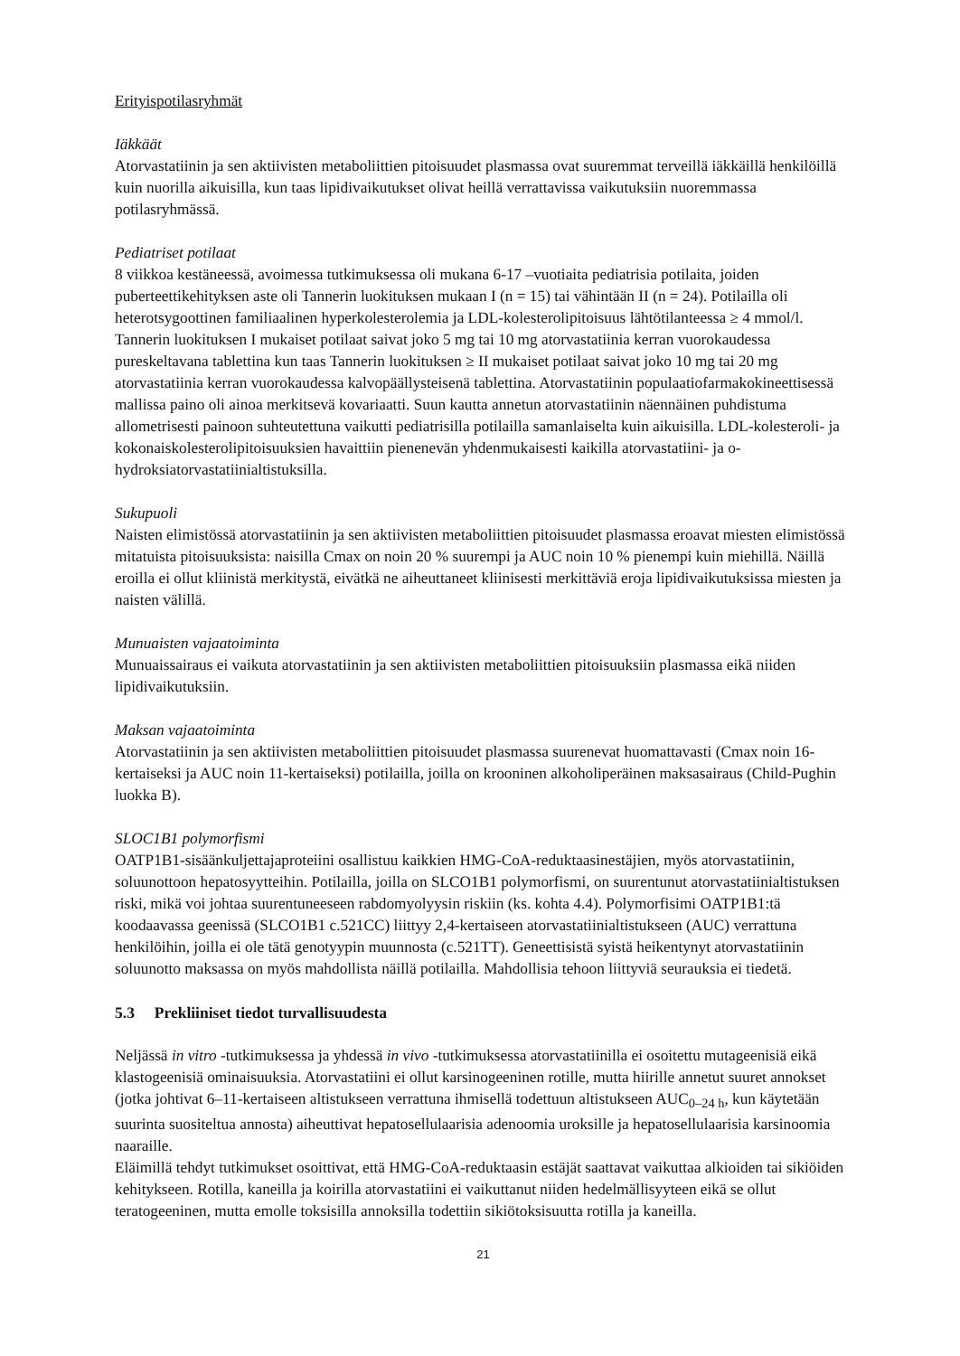Erityispotilasryhmät
Iäkkäät
Atorvastatiinin ja sen aktiivisten metaboliittien pitoisuudet plasmassa ovat suuremmat terveillä iäkkäillä henkilöillä kuin nuorilla aikuisilla, kun taas lipidivaikutukset olivat heillä verrattavissa vaikutuksiin nuoremmassa potilasryhmässä.
Pediatriset potilaat
8 viikkoa kestäneessä, avoimessa tutkimuksessa oli mukana 6-17 –vuotiaita pediatrisia potilaita, joiden puberteettikehityksen aste oli Tannerin luokituksen mukaan I (n = 15) tai vähintään II (n = 24). Potilailla oli heterotsygoottinen familiaalinen hyperkolesterolemia ja LDL-kolesterolipitoisuus lähtötilanteessa ≥ 4 mmol/l. Tannerin luokituksen I mukaiset potilaat saivat joko 5 mg tai 10 mg atorvastatiinia kerran vuorokaudessa pureskeltavana tablettina kun taas Tannerin luokituksen ≥ II mukaiset potilaat saivat joko 10 mg tai 20 mg atorvastatiinia kerran vuorokaudessa kalvopäällysteisenä tablettina. Atorvastatiinin populaatiofarmakokineettisessä mallissa paino oli ainoa merkitsevä kovariaatti. Suun kautta annetun atorvastatiinin näennäinen puhdistuma allometrisesti painoon suhteutettuna vaikutti pediatrisilla potilailla samanlaiselta kuin aikuisilla. LDL-kolesteroli- ja kokonaiskolesterolipitoisuuksien havaittiin pienenevän yhdenmukaisesti kaikilla atorvastatiini- ja o-hydroksiatorvastatiinialtistuksilla.
Sukupuoli
Naisten elimistössä atorvastatiinin ja sen aktiivisten metaboliittien pitoisuudet plasmassa eroavat miesten elimistössä mitatuista pitoisuuksista: naisilla Cmax on noin 20 % suurempi ja AUC noin 10 % pienempi kuin miehillä. Näillä eroilla ei ollut kliinistä merkitystä, eivätkä ne aiheuttaneet kliinisesti merkittäviä eroja lipidivaikutuksissa miesten ja naisten välillä.
Munuaisten vajaatoiminta
Munuaissairaus ei vaikuta atorvastatiinin ja sen aktiivisten metaboliittien pitoisuuksiin plasmassa eikä niiden lipidivaikutuksiin.
Maksan vajaatoiminta
Atorvastatiinin ja sen aktiivisten metaboliittien pitoisuudet plasmassa suurenevat huomattavasti (Cmax noin 16-kertaiseksi ja AUC noin 11-kertaiseksi) potilailla, joilla on krooninen alkoholiperäinen maksasairaus (Child-Pughin luokka B).
SLOC1B1 polymorfismi
OATP1B1-sisäänkuljettajaproteiini osallistuu kaikkien HMG-CoA-reduktaasinestäjien, myös atorvastatiinin, soluunottoon hepatosyytteihin. Potilailla, joilla on SLCO1B1 polymorfismi, on suurentunut atorvastatiinialtistuksen riski, mikä voi johtaa suurentuneeseen rabdomyolyysin riskiin (ks. kohta 4.4). Polymorfisimi OATP1B1:tä koodaavassa geenissä (SLCO1B1 c.521CC) liittyy 2,4-kertaiseen atorvastatiinialtistukseen (AUC) verrattuna henkilöihin, joilla ei ole tätä genotyypin muunnosta (c.521TT). Geneettisistä syistä heikentynyt atorvastatiinin soluunotto maksassa on myös mahdollista näillä potilailla. Mahdollisia tehoon liittyviä seurauksia ei tiedetä.
5.3 Prekliiniset tiedot turvallisuudesta
Neljässä in vitro -tutkimuksessa ja yhdessä in vivo -tutkimuksessa atorvastatiinilla ei osoitettu mutageenisiä eikä klastogeenisiä ominaisuuksia. Atorvastatiini ei ollut karsinogeeninen rotille, mutta hiirille annetut suuret annokset (jotka johtivat 6–11-kertaiseen altistukseen verrattuna ihmisellä todettuun altistukseen AUC<sub>0–24 h</sub>, kun käytetään suurinta suositeltua annosta) aiheuttivat hepatosellulaarisia adenoomia uroksille ja hepatosellulaarisia karsinoomia naaraille.
Eläimillä tehdyt tutkimukset osoittivat, että HMG-CoA-reduktaasin estäjät saattavat vaikuttaa alkioiden tai sikiöiden kehitykseen. Rotilla, kaneilla ja koirilla atorvastatiini ei vaikuttanut niiden hedelmällisyyteen eikä se ollut teratogeeninen, mutta emolle toksisilla annoksilla todettiin sikiötoksisuutta rotilla ja kaneilla.
21